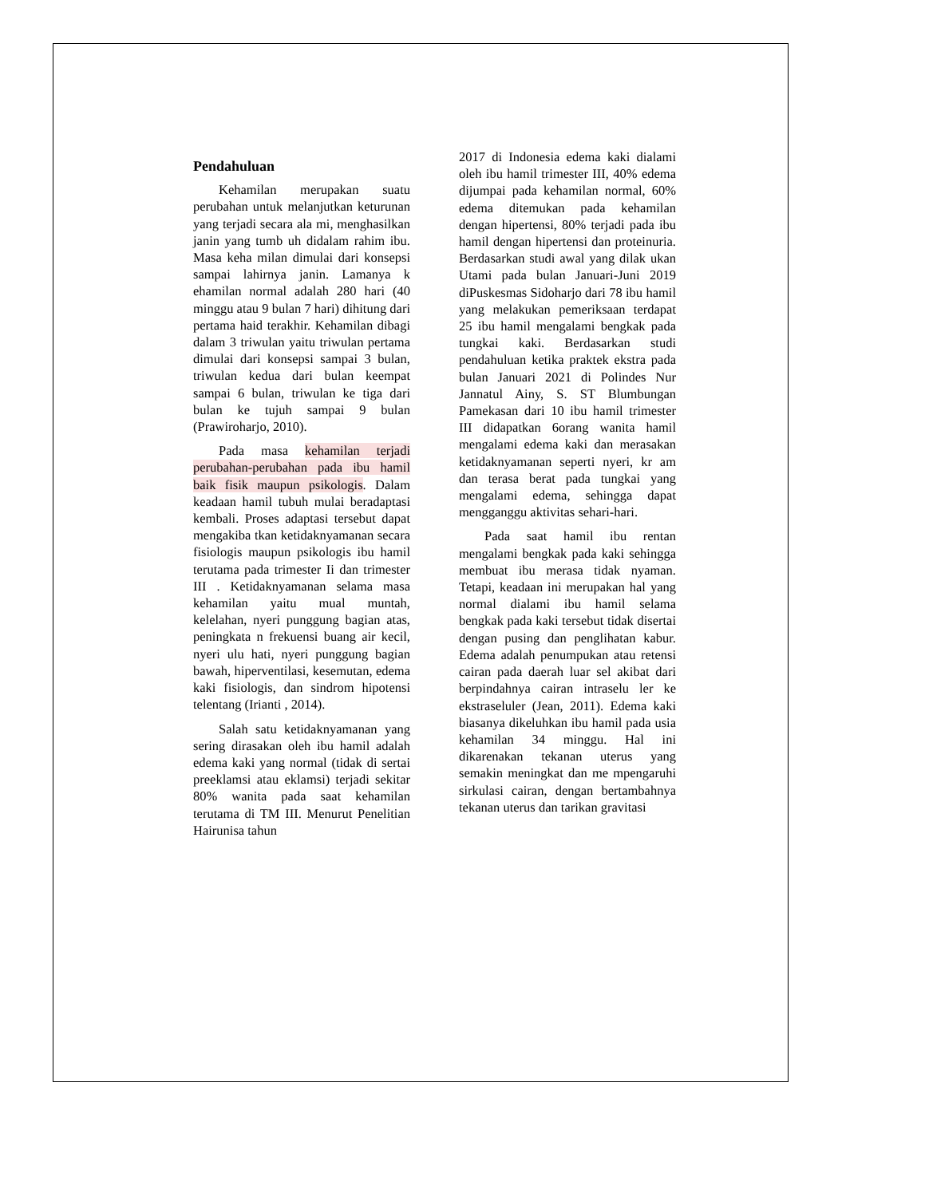Pendahuluan
Kehamilan merupakan suatu perubahan untuk melanjutkan keturunan yang terjadi secara ala mi, menghasilkan janin yang tumb uh didalam rahim ibu. Masa keha milan dimulai dari konsepsi sampai lahirnya janin. Lamanya k ehamilan normal adalah 280 hari (40 minggu atau 9 bulan 7 hari) dihitung dari pertama haid terakhir. Kehamilan dibagi dalam 3 triwulan yaitu triwulan pertama dimulai dari konsepsi sampai 3 bulan, triwulan kedua dari bulan keempat sampai 6 bulan, triwulan ke tiga dari bulan ke tujuh sampai 9 bulan (Prawiroharjo, 2010).
Pada masa kehamilan terjadi perubahan-perubahan pada ibu hamil baik fisik maupun psikologis. Dalam keadaan hamil tubuh mulai beradaptasi kembali. Proses adaptasi tersebut dapat mengakiba tkan ketidaknyamanan secara fisiologis maupun psikologis ibu hamil terutama pada trimester Ii dan trimester III . Ketidaknyamanan selama masa kehamilan yaitu mual muntah, kelelahan, nyeri punggung bagian atas, peningkata n frekuensi buang air kecil, nyeri ulu hati, nyeri punggung bagian bawah, hiperventilasi, kesemutan, edema kaki fisiologis, dan sindrom hipotensi telentang (Irianti , 2014).
Salah satu ketidaknyamanan yang sering dirasakan oleh ibu hamil adalah edema kaki yang normal (tidak di sertai preeklamsi atau eklamsi) terjadi sekitar 80% wanita pada saat kehamilan terutama di TM III. Menurut Penelitian Hairunisa tahun
2017 di Indonesia edema kaki dialami oleh ibu hamil trimester III, 40% edema dijumpai pada kehamilan normal, 60% edema ditemukan pada kehamilan dengan hipertensi, 80% terjadi pada ibu hamil dengan hipertensi dan proteinuria. Berdasarkan studi awal yang dilak ukan Utami pada bulan Januari-Juni 2019 diPuskesmas Sidoharjo dari 78 ibu hamil yang melakukan pemeriksaan terdapat 25 ibu hamil mengalami bengkak pada tungkai kaki. Berdasarkan studi pendahuluan ketika praktek ekstra pada bulan Januari 2021 di Polindes Nur Jannatul Ainy, S. ST Blumbungan Pamekasan dari 10 ibu hamil trimester III didapatkan 6orang wanita hamil mengalami edema kaki dan merasakan ketidaknyamanan seperti nyeri, kr am dan terasa berat pada tungkai yang mengalami edema, sehingga dapat mengganggu aktivitas sehari-hari.
Pada saat hamil ibu rentan mengalami bengkak pada kaki sehingga membuat ibu merasa tidak nyaman. Tetapi, keadaan ini merupakan hal yang normal dialami ibu hamil selama bengkak pada kaki tersebut tidak disertai dengan pusing dan penglihatan kabur. Edema adalah penumpukan atau retensi cairan pada daerah luar sel akibat dari berpindahnya cairan intraselu ler ke ekstraseluler (Jean, 2011). Edema kaki biasanya dikeluhkan ibu hamil pada usia kehamilan 34 minggu. Hal ini dikarenakan tekanan uterus yang semakin meningkat dan me mpengaruhi sirkulasi cairan, dengan bertambahnya tekanan uterus dan tarikan gravitasi